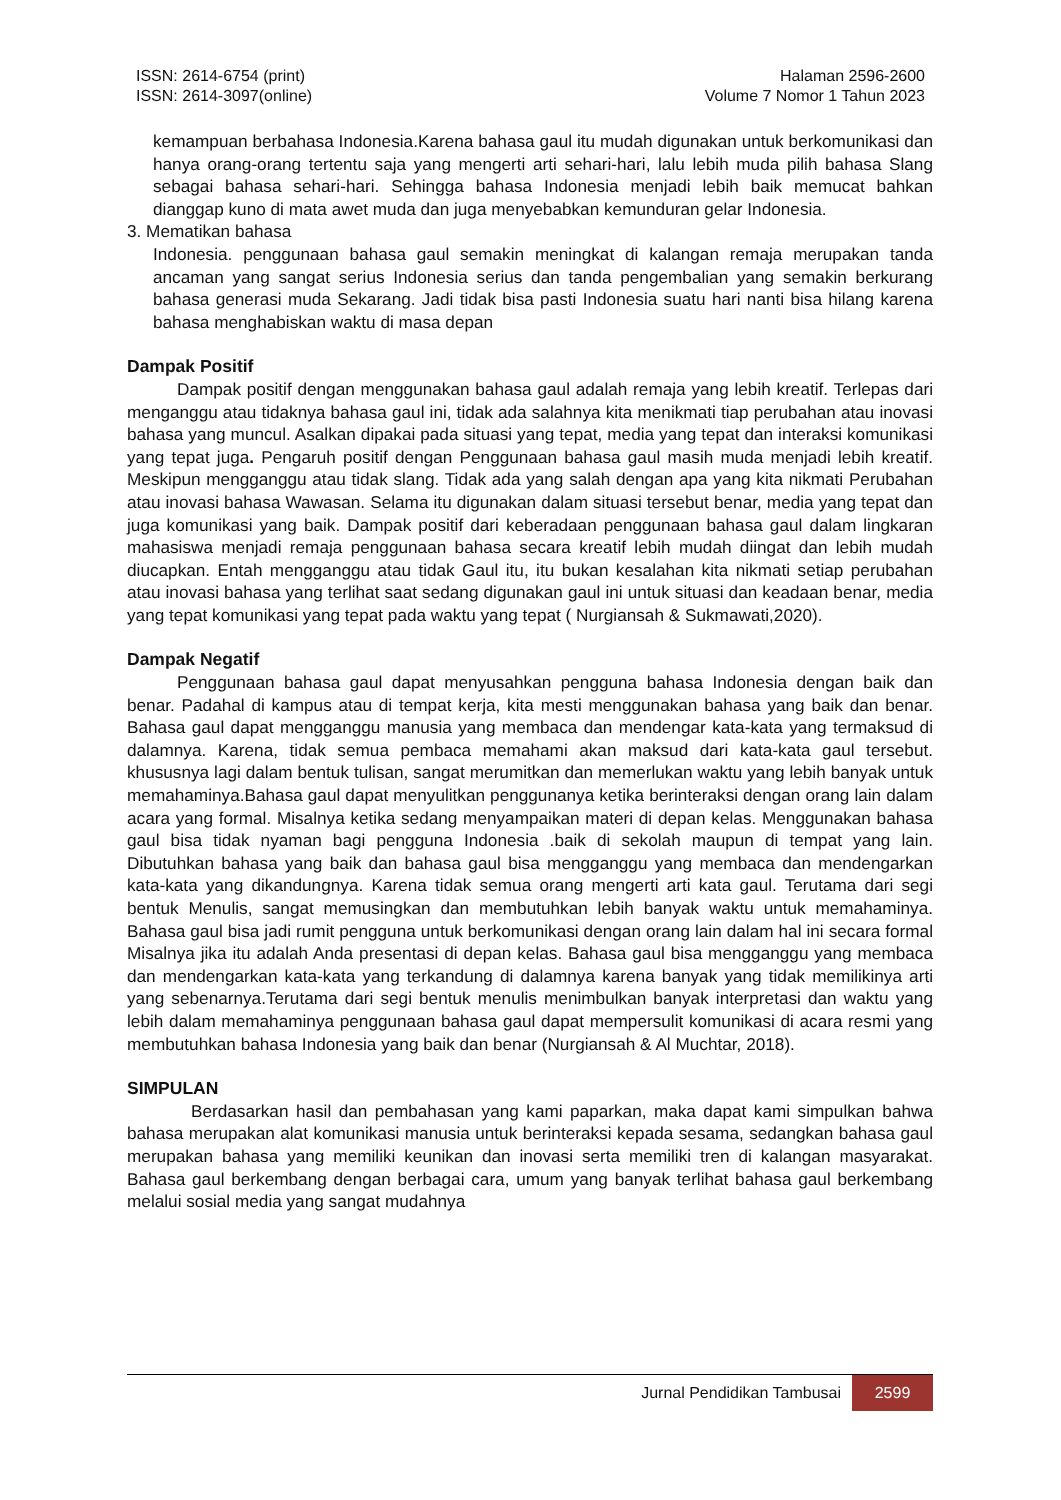ISSN: 2614-6754 (print)
ISSN: 2614-3097(online)
Halaman 2596-2600
Volume 7 Nomor 1 Tahun 2023
kemampuan berbahasa Indonesia.Karena bahasa gaul itu mudah digunakan untuk berkomunikasi dan hanya orang-orang tertentu saja yang mengerti arti sehari-hari, lalu lebih muda pilih bahasa Slang sebagai bahasa sehari-hari. Sehingga bahasa Indonesia menjadi lebih baik memucat bahkan dianggap kuno di mata awet muda dan juga menyebabkan kemunduran gelar Indonesia.
3. Mematikan bahasa
Indonesia. penggunaan bahasa gaul semakin meningkat di kalangan remaja merupakan tanda ancaman yang sangat serius Indonesia serius dan tanda pengembalian yang semakin berkurang bahasa generasi muda Sekarang. Jadi tidak bisa pasti Indonesia suatu hari nanti bisa hilang karena bahasa menghabiskan waktu di masa depan
Dampak Positif
Dampak positif dengan menggunakan bahasa gaul adalah remaja yang lebih kreatif. Terlepas dari menganggu atau tidaknya bahasa gaul ini, tidak ada salahnya kita menikmati tiap perubahan atau inovasi bahasa yang muncul. Asalkan dipakai pada situasi yang tepat, media yang tepat dan interaksi komunikasi yang tepat juga. Pengaruh positif dengan Penggunaan bahasa gaul masih muda menjadi lebih kreatif. Meskipun mengganggu atau tidak slang. Tidak ada yang salah dengan apa yang kita nikmati Perubahan atau inovasi bahasa Wawasan. Selama itu digunakan dalam situasi tersebut benar, media yang tepat dan juga komunikasi yang baik. Dampak positif dari keberadaan penggunaan bahasa gaul dalam lingkaran mahasiswa menjadi remaja penggunaan bahasa secara kreatif lebih mudah diingat dan lebih mudah diucapkan. Entah mengganggu atau tidak Gaul itu, itu bukan kesalahan kita nikmati setiap perubahan atau inovasi bahasa yang terlihat saat sedang digunakan gaul ini untuk situasi dan keadaan benar, media yang tepat komunikasi yang tepat pada waktu yang tepat ( Nurgiansah & Sukmawati,2020).
Dampak Negatif
Penggunaan bahasa gaul dapat menyusahkan pengguna bahasa Indonesia dengan baik dan benar. Padahal di kampus atau di tempat kerja, kita mesti menggunakan bahasa yang baik dan benar. Bahasa gaul dapat mengganggu manusia yang membaca dan mendengar kata-kata yang termaksud di dalamnya. Karena, tidak semua pembaca memahami akan maksud dari kata-kata gaul tersebut. khususnya lagi dalam bentuk tulisan, sangat merumitkan dan memerlukan waktu yang lebih banyak untuk memahaminya.Bahasa gaul dapat menyulitkan penggunanya ketika berinteraksi dengan orang lain dalam acara yang formal. Misalnya ketika sedang menyampaikan materi di depan kelas. Menggunakan bahasa gaul bisa tidak nyaman bagi pengguna Indonesia .baik di sekolah maupun di tempat yang lain. Dibutuhkan bahasa yang baik dan bahasa gaul bisa mengganggu yang membaca dan mendengarkan kata-kata yang dikandungnya. Karena tidak semua orang mengerti arti kata gaul. Terutama dari segi bentuk Menulis, sangat memusingkan dan membutuhkan lebih banyak waktu untuk memahaminya. Bahasa gaul bisa jadi rumit pengguna untuk berkomunikasi dengan orang lain dalam hal ini secara formal Misalnya jika itu adalah Anda presentasi di depan kelas. Bahasa gaul bisa mengganggu yang membaca dan mendengarkan kata-kata yang terkandung di dalamnya karena banyak yang tidak memilikinya arti yang sebenarnya.Terutama dari segi bentuk menulis menimbulkan banyak interpretasi dan waktu yang lebih dalam memahaminya penggunaan bahasa gaul dapat mempersulit komunikasi di acara resmi yang membutuhkan bahasa Indonesia yang baik dan benar (Nurgiansah & Al Muchtar, 2018).
SIMPULAN
Berdasarkan hasil dan pembahasan yang kami paparkan, maka dapat kami simpulkan bahwa bahasa merupakan alat komunikasi manusia untuk berinteraksi kepada sesama, sedangkan bahasa gaul merupakan bahasa yang memiliki keunikan dan inovasi serta memiliki tren di kalangan masyarakat. Bahasa gaul berkembang dengan berbagai cara, umum yang banyak terlihat bahasa gaul berkembang melalui sosial media yang sangat mudahnya
Jurnal Pendidikan Tambusai 2599